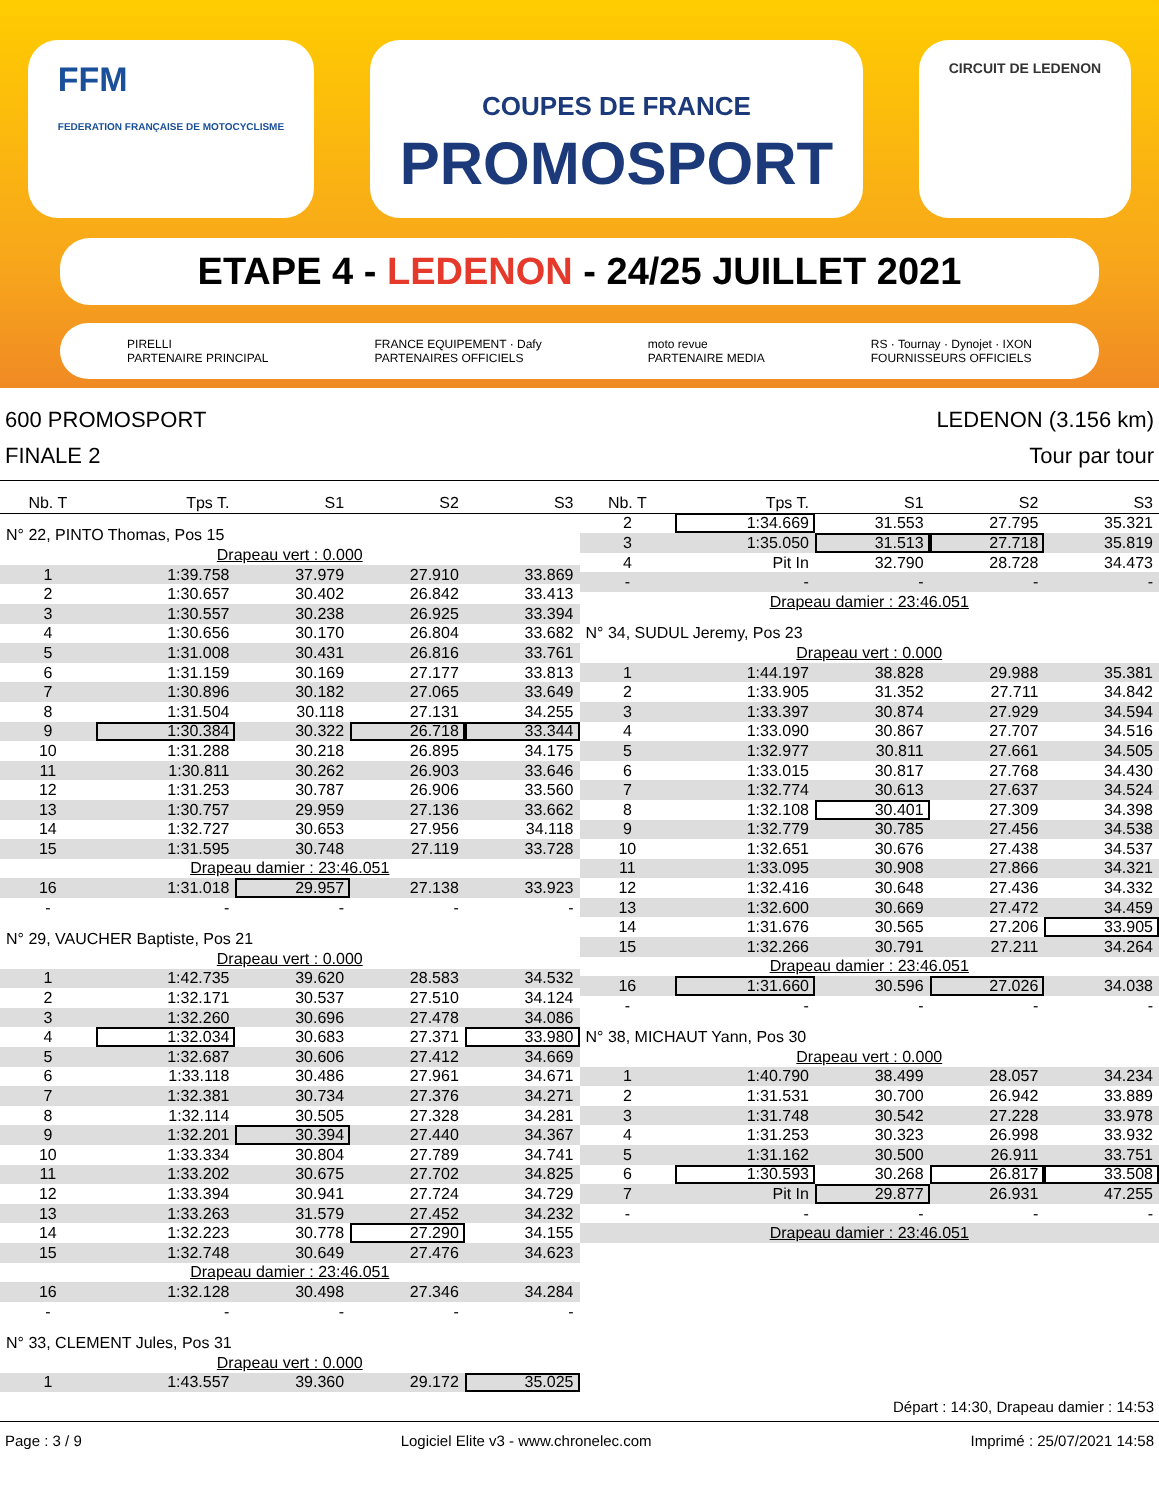FFM
FEDERATION FRANÇAISE DE MOTOCYCLISME
COUPES DE FRANCE
PROMOSPORT
CIRCUIT DE LEDENON
ETAPE 4 - LEDENON - 24/25 JUILLET 2021
PIRELLI
PARTENAIRE PRINCIPAL
FRANCE EQUIPEMENT · Dafy
PARTENAIRES OFFICIELS
moto revue
PARTENAIRE MEDIA
RS · Tournay · Dynojet · IXON
FOURNISSEURS OFFICIELS
600 PROMOSPORT
FINALE 2
LEDENON (3.156 km)
Tour par tour
| Nb. T | Tps T. | S1 | S2 | S3 |
| --- | --- | --- | --- | --- |
| N° 22, PINTO Thomas, Pos 15 | | | | |
| Drapeau vert : 0.000 | | | | |
| 1 | 1:39.758 | 37.979 | 27.910 | 33.869 |
| 2 | 1:30.657 | 30.402 | 26.842 | 33.413 |
| 3 | 1:30.557 | 30.238 | 26.925 | 33.394 |
| 4 | 1:30.656 | 30.170 | 26.804 | 33.682 |
| 5 | 1:31.008 | 30.431 | 26.816 | 33.761 |
| 6 | 1:31.159 | 30.169 | 27.177 | 33.813 |
| 7 | 1:30.896 | 30.182 | 27.065 | 33.649 |
| 8 | 1:31.504 | 30.118 | 27.131 | 34.255 |
| 9 | 1:30.384 | 30.322 | 26.718 | 33.344 |
| 10 | 1:31.288 | 30.218 | 26.895 | 34.175 |
| 11 | 1:30.811 | 30.262 | 26.903 | 33.646 |
| 12 | 1:31.253 | 30.787 | 26.906 | 33.560 |
| 13 | 1:30.757 | 29.959 | 27.136 | 33.662 |
| 14 | 1:32.727 | 30.653 | 27.956 | 34.118 |
| 15 | 1:31.595 | 30.748 | 27.119 | 33.728 |
| Drapeau damier : 23:46.051 | | | | |
| 16 | 1:31.018 | 29.957 | 27.138 | 33.923 |
| - | - | - | - | - |
| N° 29, VAUCHER Baptiste, Pos 21 | | | | |
| Drapeau vert : 0.000 | | | | |
| 1 | 1:42.735 | 39.620 | 28.583 | 34.532 |
| 2 | 1:32.171 | 30.537 | 27.510 | 34.124 |
| 3 | 1:32.260 | 30.696 | 27.478 | 34.086 |
| 4 | 1:32.034 | 30.683 | 27.371 | 33.980 |
| 5 | 1:32.687 | 30.606 | 27.412 | 34.669 |
| 6 | 1:33.118 | 30.486 | 27.961 | 34.671 |
| 7 | 1:32.381 | 30.734 | 27.376 | 34.271 |
| 8 | 1:32.114 | 30.505 | 27.328 | 34.281 |
| 9 | 1:32.201 | 30.394 | 27.440 | 34.367 |
| 10 | 1:33.334 | 30.804 | 27.789 | 34.741 |
| 11 | 1:33.202 | 30.675 | 27.702 | 34.825 |
| 12 | 1:33.394 | 30.941 | 27.724 | 34.729 |
| 13 | 1:33.263 | 31.579 | 27.452 | 34.232 |
| 14 | 1:32.223 | 30.778 | 27.290 | 34.155 |
| 15 | 1:32.748 | 30.649 | 27.476 | 34.623 |
| Drapeau damier : 23:46.051 | | | | |
| 16 | 1:32.128 | 30.498 | 27.346 | 34.284 |
| - | - | - | - | - |
| N° 33, CLEMENT Jules, Pos 31 | | | | |
| Drapeau vert : 0.000 | | | | |
| 1 | 1:43.557 | 39.360 | 29.172 | 35.025 |
| Nb. T | Tps T. | S1 | S2 | S3 |
| --- | --- | --- | --- | --- |
| 2 | 1:34.669 | 31.553 | 27.795 | 35.321 |
| 3 | 1:35.050 | 31.513 | 27.718 | 35.819 |
| 4 | Pit In | 32.790 | 28.728 | 34.473 |
| - | - | - | - | - |
| Drapeau damier : 23:46.051 | | | | |
| N° 34, SUDUL Jeremy, Pos 23 | | | | |
| Drapeau vert : 0.000 | | | | |
| 1 | 1:44.197 | 38.828 | 29.988 | 35.381 |
| 2 | 1:33.905 | 31.352 | 27.711 | 34.842 |
| 3 | 1:33.397 | 30.874 | 27.929 | 34.594 |
| 4 | 1:33.090 | 30.867 | 27.707 | 34.516 |
| 5 | 1:32.977 | 30.811 | 27.661 | 34.505 |
| 6 | 1:33.015 | 30.817 | 27.768 | 34.430 |
| 7 | 1:32.774 | 30.613 | 27.637 | 34.524 |
| 8 | 1:32.108 | 30.401 | 27.309 | 34.398 |
| 9 | 1:32.779 | 30.785 | 27.456 | 34.538 |
| 10 | 1:32.651 | 30.676 | 27.438 | 34.537 |
| 11 | 1:33.095 | 30.908 | 27.866 | 34.321 |
| 12 | 1:32.416 | 30.648 | 27.436 | 34.332 |
| 13 | 1:32.600 | 30.669 | 27.472 | 34.459 |
| 14 | 1:31.676 | 30.565 | 27.206 | 33.905 |
| 15 | 1:32.266 | 30.791 | 27.211 | 34.264 |
| Drapeau damier : 23:46.051 | | | | |
| 16 | 1:31.660 | 30.596 | 27.026 | 34.038 |
| - | - | - | - | - |
| N° 38, MICHAUT Yann, Pos 30 | | | | |
| Drapeau vert : 0.000 | | | | |
| 1 | 1:40.790 | 38.499 | 28.057 | 34.234 |
| 2 | 1:31.531 | 30.700 | 26.942 | 33.889 |
| 3 | 1:31.748 | 30.542 | 27.228 | 33.978 |
| 4 | 1:31.253 | 30.323 | 26.998 | 33.932 |
| 5 | 1:31.162 | 30.500 | 26.911 | 33.751 |
| 6 | 1:30.593 | 30.268 | 26.817 | 33.508 |
| 7 | Pit In | 29.877 | 26.931 | 47.255 |
| - | - | - | - | - |
| Drapeau damier : 23:46.051 | | | | |
Départ : 14:30, Drapeau damier : 14:53
Page : 3 / 9 Logiciel Elite v3 - www.chronelec.com Imprimé : 25/07/2021 14:58